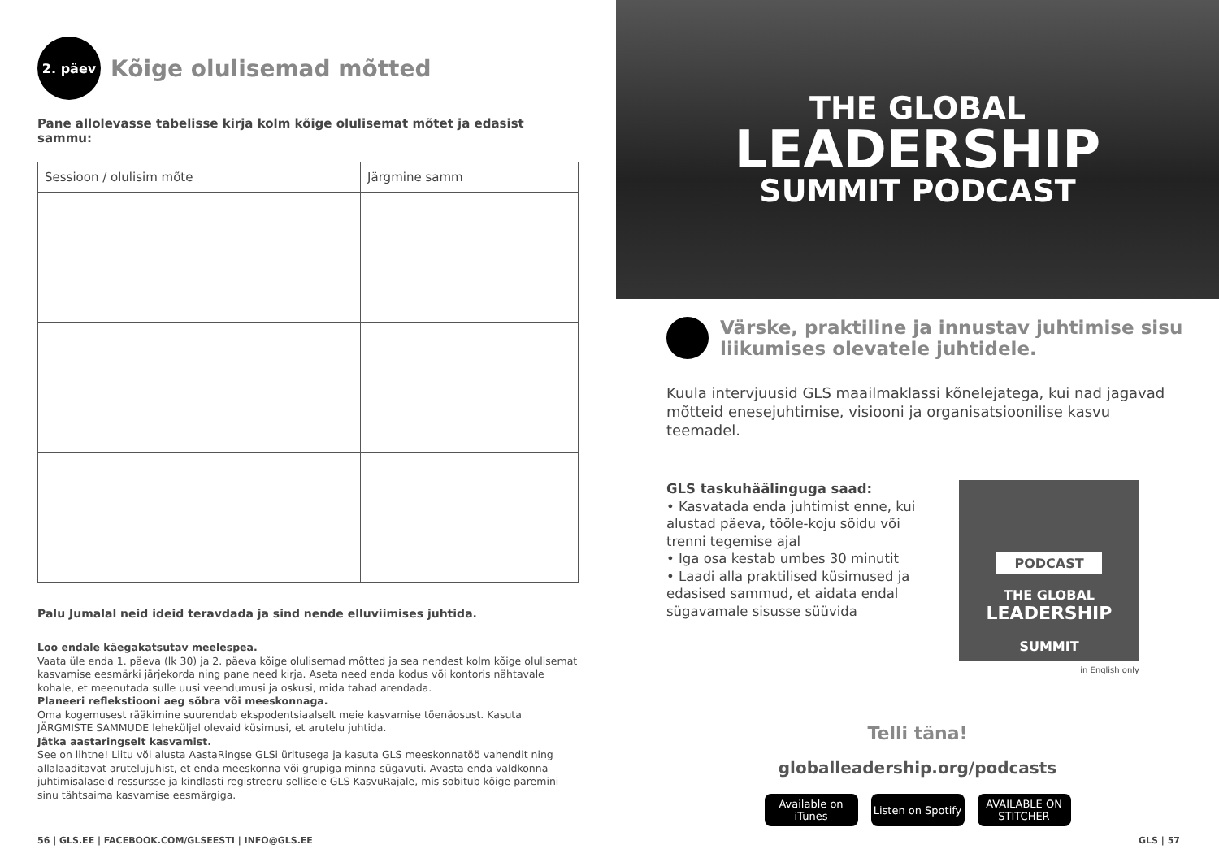2. päev
Kõige olulisemad mõtted
Pane allolevasse tabelisse kirja kolm kõige olulisemat mõtet ja edasist sammu:
| Sessioon / olulisim mõte | Järgmine samm |
| --- | --- |
Palu Jumalal neid ideid teravdada ja sind nende elluviimises juhtida.
Loo endale käegakatsutav meelespea.
Vaata üle enda 1. päeva (lk 30) ja 2. päeva kõige olulisemad mõtted ja sea nendest kolm kõige olulisemat kasvamise eesmärki järjekorda ning pane need kirja. Aseta need enda kodus või kontoris nähtavale kohale, et meenutada sulle uusi veendumusi ja oskusi, mida tahad arendada.
Planeeri reflekstiooni aeg sõbra või meeskonnaga.
Oma kogemusest rääkimine suurendab ekspodentsiaalselt meie kasvamise tõenäosust. Kasuta JÄRGMISTE SAMMUDE leheküljel olevaid küsimusi, et arutelu juhtida.
Jätka aastaringselt kasvamist.
See on lihtne! Liitu või alusta AastaRingse GLSi üritusega ja kasuta GLS meeskonnatöö vahendit ning allalaaditavat arutelujuhist, et enda meeskonna või grupiga minna sügavuti. Avasta enda valdkonna juhtimisalaseid ressursse ja kindlasti registreeru sellisele GLS KasvuRajale, mis sobitub kõige paremini sinu tähtsaima kasvamise eesmärgiga.
56 | GLS.EE | FACEBOOK.COM/GLSEESTI | INFO@GLS.EE
THE GLOBAL
LEADERSHIP
SUMMIT PODCAST
Värske, praktiline ja innustav juhtimise sisu liikumises olevatele juhtidele.
Kuula intervjuusid GLS maailmaklassi kõnelejatega, kui nad jagavad mõtteid enesejuhtimise, visiooni ja organisatsioonilise kasvu teemadel.
GLS taskuhäälinguga saad:
• Kasvatada enda juhtimist enne, kui alustad päeva, tööle-koju sõidu või trenni tegemise ajal
• Iga osa kestab umbes 30 minutit
• Laadi alla praktilised küsimused ja edasised sammud, et aidata endal sügavamale sisusse süüvida
PODCAST
THE GLOBAL
LEADERSHIP
SUMMIT
in English only
Telli täna!
globalleadership.org/podcasts
Available on iTunes
Listen on Spotify
AVAILABLE ON STITCHER
GLS | 57